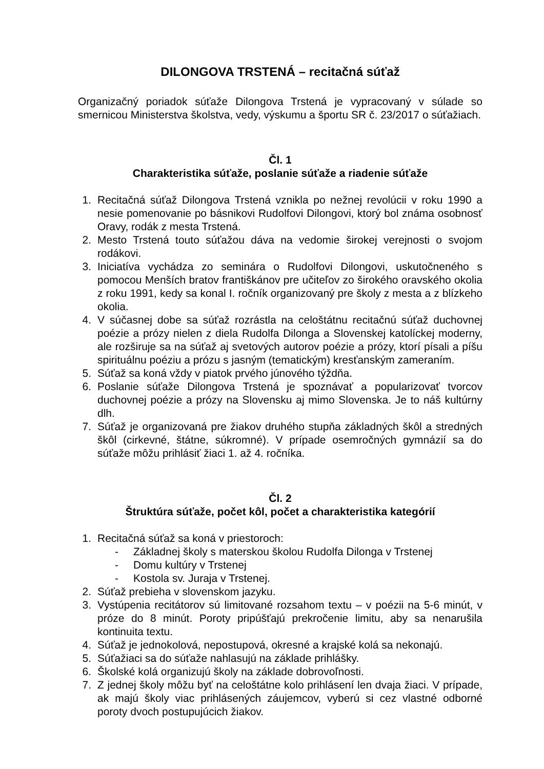DILONGOVA TRSTENÁ – recitačná súťaž
Organizačný poriadok súťaže Dilongova Trstená je vypracovaný v súlade so smernicou Ministerstva školstva, vedy, výskumu a športu SR č. 23/2017 o súťažiach.
Čl. 1
Charakteristika súťaže, poslanie súťaže a riadenie súťaže
1. Recitačná súťaž Dilongova Trstená vznikla po nežnej revolúcii v roku 1990 a nesie pomenovanie po básnikovi Rudolfovi Dilongovi, ktorý bol známa osobnosť Oravy, rodák z mesta Trstená.
2. Mesto Trstená touto súťažou dáva na vedomie širokej verejnosti o svojom rodákovi.
3. Iniciatíva vychádza zo seminára o Rudolfovi Dilongovi, uskutočneného s pomocou Menších bratov františkánov pre učiteľov zo širokého oravského okolia z roku 1991, kedy sa konal I. ročník organizovaný pre školy z mesta a z blízkeho okolia.
4. V súčasnej dobe sa súťaž rozrástla na celoštátnu recitačnú súťaž duchovnej poézie a prózy nielen z diela Rudolfa Dilonga a Slovenskej katolíckej moderny, ale rozširuje sa na súťaž aj svetových autorov poézie a prózy, ktorí písali a píšu spirituálnu poéziu a prózu s jasným (tematickým) kresťanským zameraním.
5. Súťaž sa koná vždy v piatok prvého júnového týždňa.
6. Poslanie súťaže Dilongova Trstená je spoznávať a popularizovať tvorcov duchovnej poézie a prózy na Slovensku aj mimo Slovenska. Je to náš kultúrny dlh.
7. Súťaž je organizovaná pre žiakov druhého stupňa základných škôl a stredných škôl (cirkevné, štátne, súkromné). V prípade osemročných gymnázií sa do súťaže môžu prihlásiť žiaci 1. až 4. ročníka.
Čl. 2
Štruktúra súťaže, počet kôl, počet a charakteristika kategórií
1. Recitačná súťaž sa koná v priestoroch:
- Základnej školy s materskou školou Rudolfa Dilonga v Trstenej
- Domu kultúry v Trstenej
- Kostola sv. Juraja v Trstenej.
2. Súťaž prebieha v slovenskom jazyku.
3. Vystúpenia recitátorov sú limitované rozsahom textu – v poézii na 5-6 minút, v próze do 8 minút. Poroty pripúšťajú prekročenie limitu, aby sa nenarušila kontinuita textu.
4. Súťaž je jednokolová, nepostupová, okresné a krajské kolá sa nekonajú.
5. Súťažiaci sa do súťaže nahlasujú na základe prihlášky.
6. Školské kolá organizujú školy na základe dobrovoľnosti.
7. Z jednej školy môžu byť na celoštátne kolo prihlásení len dvaja žiaci. V prípade, ak majú školy viac prihlásených záujemcov, vyberú si cez vlastné odborné poroty dvoch postupujúcich žiakov.